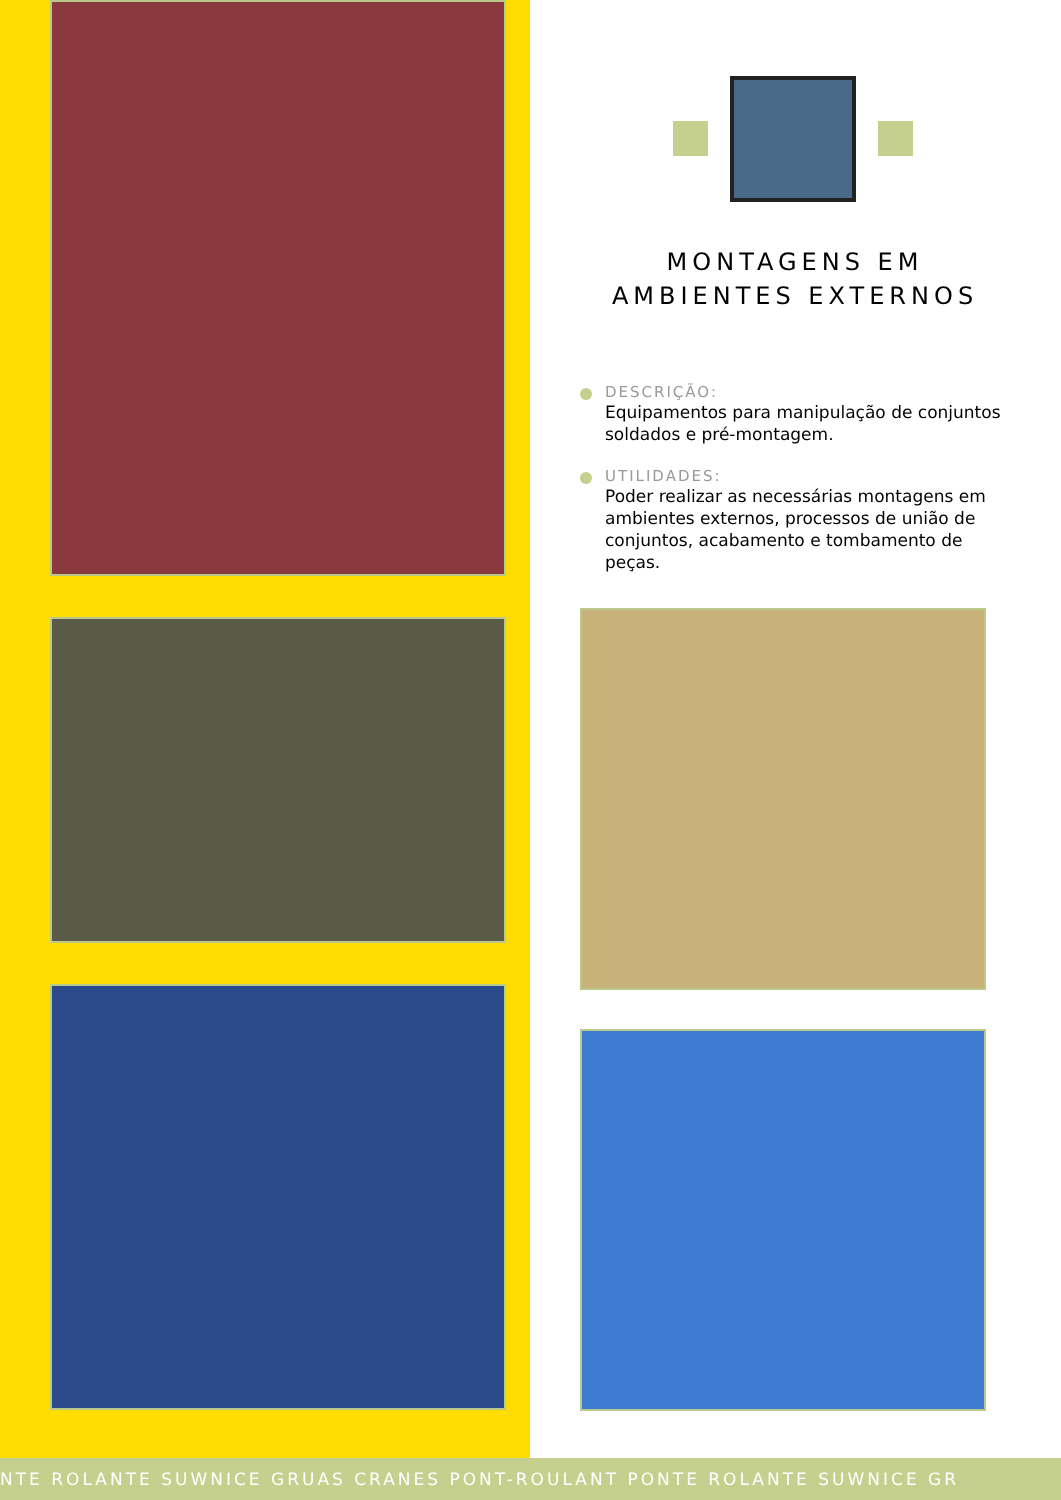MONTAGENS EM
AMBIENTES EXTERNOS
DESCRIÇÃO:
Equipamentos para manipulação de conjuntos soldados e pré-montagem.
UTILIDADES:
Poder realizar as necessárias montagens em ambientes externos, processos de união de conjuntos, acabamento e tombamento de peças.
NTE ROLANTE SUWNICE GRUAS CRANES PONT-ROULANT PONTE ROLANTE SUWNICE GR